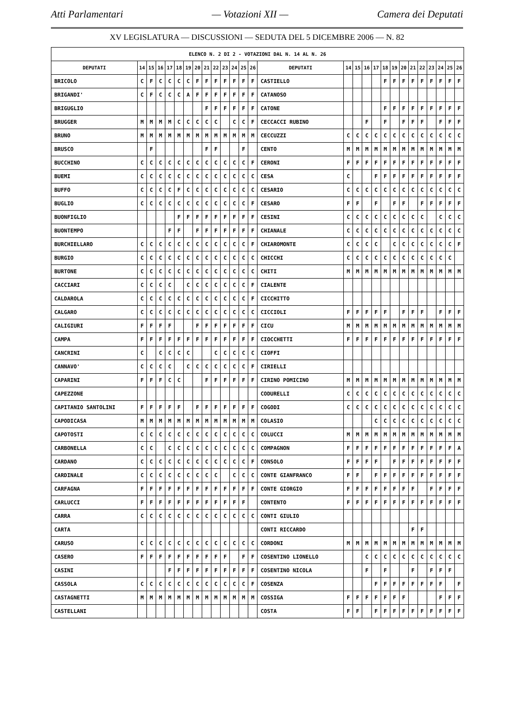Atti Parlamentari — Votazioni XII — Camera dei Deputati
XV LEGISLATURA — DISCUSSIONI — SEDUTA DEL 5 DICEMBRE 2006 — N. 82
| ELENCO N. 2 DI 2 - VOTAZIONI DAL N. 14 AL N. 26 | | | | | | | | | | | | | | | | | | | | | | | | | | | |
| --- | --- | --- | --- | --- | --- | --- | --- | --- | --- | --- | --- | --- | --- | --- | --- | --- | --- | --- | --- | --- | --- | --- | --- | --- | --- | --- | --- |
| DEPUTATI | 14 | 15 | 16 | 17 | 18 | 19 | 20 | 21 | 22 | 23 | 24 | 25 | 26 | DEPUTATI | 14 | 15 | 16 | 17 | 18 | 19 | 20 | 21 | 22 | 23 | 24 | 25 | 26 |
| BRICOLO | C | F | C | C | C | C | F | F | F | F | F | F | F | CASTIELLO | | | | | F | F | F | F | F | F | F | F | F |
| BRIGANDI' | C | F | C | C | C | A | F | F | F | F | F | F | F | CATANOSO | | | | | | | | | | | | | |
| BRIGUGLIO | | | | | | | | F | F | F | F | F | F | CATONE | | | | | F | F | F | F | F | F | F | F | F |
| BRUGGER | M | M | M | M | C | C | C | C | C | | C | C | F | CECCACCI RUBINO | | | F | | F | | F | F | F | | F | F | F |
| BRUNO | M | M | M | M | M | M | M | M | M | M | M | M | M | CECCUZZI | C | C | C | C | C | C | C | C | C | C | C | C | C |
| BRUSCO | | F | | | | | | F | F | | | F | | CENTO | M | M | M | M | M | M | M | M | M | M | M | M | M |
| BUCCHINO | C | C | C | C | C | C | C | C | C | C | C | C | F | CERONI | F | F | F | F | F | F | F | F | F | F | F | F | F |
| BUEMI | C | C | C | C | C | C | C | C | C | C | C | C | C | CESA | C | | | F | F | F | F | F | F | F | F | F | F |
| BUFFO | C | C | C | C | F | C | C | C | C | C | C | C | C | CESARIO | C | C | C | C | C | C | C | C | C | C | C | C | C |
| BUGLIO | C | C | C | C | C | C | C | C | C | C | C | C | F | CESARO | F | F | | F | | F | F | | F | F | F | F | F |
| BUONFIGLIO | | | | | F | F | F | F | F | F | F | F | F | CESINI | C | C | C | C | C | C | C | C | C | | C | C | C |
| BUONTEMPO | | | | F | F | | F | F | F | F | F | F | F | CHIANALE | C | C | C | C | C | C | C | C | C | C | C | C | C |
| BURCHIELLARO | C | C | C | C | C | C | C | C | C | C | C | C | F | CHIAROMONTE | C | C | C | C | | C | C | C | C | C | C | C | F |
| BURGIO | C | C | C | C | C | C | C | C | C | C | C | C | C | CHICCHI | C | C | C | C | C | C | C | C | C | C | C | C | |
| BURTONE | C | C | C | C | C | C | C | C | C | C | C | C | C | CHITI | M | M | M | M | M | M | M | M | M | M | M | M | M |
| CACCIARI | C | C | C | C | | C | C | C | C | C | C | C | F | CIALENTE | | | | | | | | | | | | | |
| CALDAROLA | C | C | C | C | C | C | C | C | C | C | C | C | F | CICCHITTO | | | | | | | | | | | | | |
| CALGARO | C | C | C | C | C | C | C | C | C | C | C | C | C | CICCIOLI | F | F | F | F | F | | F | F | F | | F | F | F |
| CALIGIURI | F | F | F | F | | | F | F | F | F | F | F | F | CICU | M | M | M | M | M | M | M | M | M | M | M | M | M |
| CAMPA | F | F | F | F | F | F | F | F | F | F | F | F | F | CIOCCHETTI | F | F | F | F | F | F | F | F | F | F | F | F | F |
| CANCRINI | C | | C | C | C | C | | | C | C | C | C | C | CIOFFI | | | | | | | | | | | | | |
| CANNAVO' | C | C | C | C | | C | C | C | C | C | C | C | F | CIRIELLI | | | | | | | | | | | | | |
| CAPARINI | F | F | F | C | C | | | F | F | F | F | F | F | CIRINO POMICINO | M | M | M | M | M | M | M | M | M | M | M | M | M |
| CAPEZZONE | | | | | | | | | | | | | | CODURELLI | C | C | C | C | C | C | C | C | C | C | C | C | C |
| CAPITANIO SANTOLINI | F | F | F | F | F | | F | F | F | F | F | F | F | COGODI | C | C | C | C | C | C | C | C | C | C | C | C | C |
| CAPODICASA | M | M | M | M | M | M | M | M | M | M | M | M | M | COLASIO | | | | C | C | C | C | C | C | C | C | C | C |
| CAPOTOSTI | C | C | C | C | C | C | C | C | C | C | C | C | C | COLUCCI | M | M | M | M | M | M | M | M | M | M | M | M | M |
| CARBONELLA | C | C | | C | C | C | C | C | C | C | C | C | C | COMPAGNON | F | F | F | F | F | F | F | F | F | F | F | F | A |
| CARDANO | C | C | C | C | C | C | C | C | C | C | C | C | F | CONSOLO | F | F | F | F | | F | F | F | F | F | F | F | F |
| CARDINALE | C | C | C | C | C | C | C | C | C | | C | C | C | CONTE GIANFRANCO | F | F | | F | F | F | F | F | F | F | F | F | F |
| CARFAGNA | F | F | F | F | F | F | F | F | F | F | F | F | F | CONTE GIORGIO | F | F | F | F | F | F | F | F | | F | F | F | F |
| CARLUCCI | F | F | F | F | F | F | F | F | F | F | F | F | | CONTENTO | F | F | F | F | F | F | F | F | F | F | F | F | F |
| CARRA | C | C | C | C | C | C | C | C | C | C | C | C | C | CONTI GIULIO | | | | | | | | | | | | | |
| CARTA | | | | | | | | | | | | | | CONTI RICCARDO | | | | | | | | F | F | | | | |
| CARUSO | C | C | C | C | C | C | C | C | C | C | C | C | C | CORDONI | M | M | M | M | M | M | M | M | M | M | M | M | M |
| CASERO | F | F | F | F | F | F | F | F | F | F | | F | F | COSENTINO LIONELLO | | | C | C | C | C | C | C | C | C | C | C | C |
| CASINI | | | | F | F | F | F | F | F | F | F | F | F | COSENTINO NICOLA | | | F | | F | | | F | | F | F | F | |
| CASSOLA | C | C | C | C | C | C | C | C | C | C | C | C | F | COSENZA | | | | F | F | F | F | F | F | F | F | | F |
| CASTAGNETTI | M | M | M | M | M | M | M | M | M | M | M | M | M | COSSIGA | F | F | F | F | F | F | F | | | | F | F | F |
| CASTELLANI | | | | | | | | | | | | | | COSTA | F | F | | F | F | F | F | F | F | F | F | F | F |